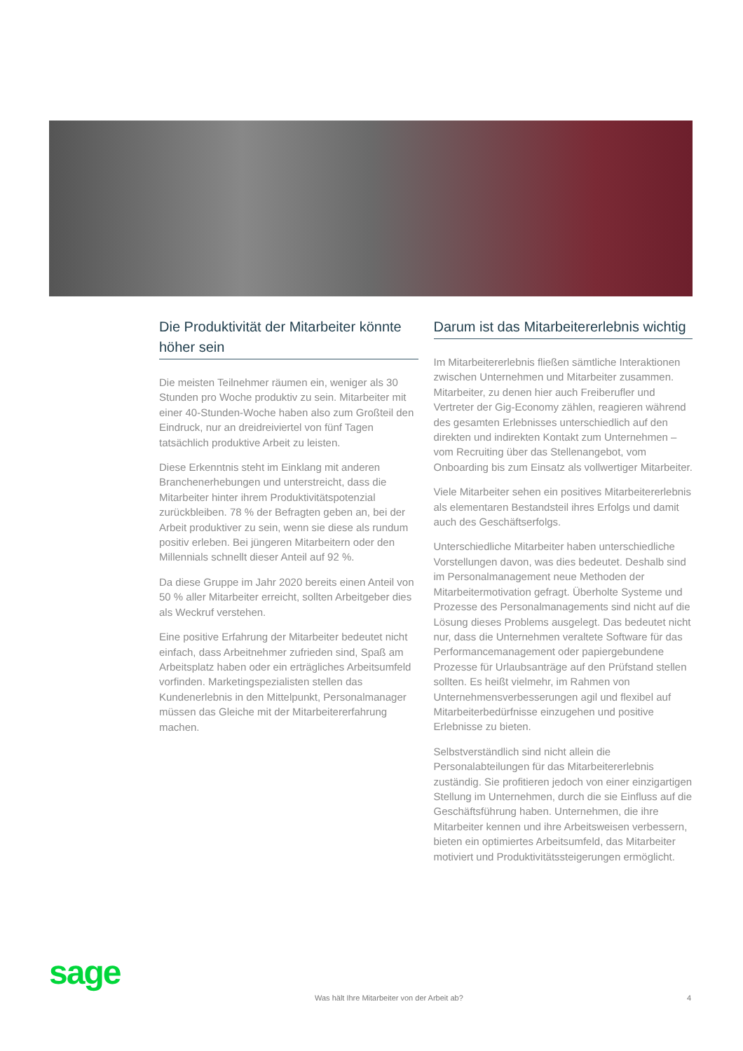Die Produktivität der Mitarbeiter könnte höher sein
Die meisten Teilnehmer räumen ein, weniger als 30 Stunden pro Woche produktiv zu sein. Mitarbeiter mit einer 40-Stunden-Woche haben also zum Großteil den Eindruck, nur an dreidreiviertel von fünf Tagen tatsächlich produktive Arbeit zu leisten.
Diese Erkenntnis steht im Einklang mit anderen Branchenerhebungen und unterstreicht, dass die Mitarbeiter hinter ihrem Produktivitätspotenzial zurückbleiben. 78 % der Befragten geben an, bei der Arbeit produktiver zu sein, wenn sie diese als rundum positiv erleben. Bei jüngeren Mitarbeitern oder den Millennials schnellt dieser Anteil auf 92 %.
Da diese Gruppe im Jahr 2020 bereits einen Anteil von 50 % aller Mitarbeiter erreicht, sollten Arbeitgeber dies als Weckruf verstehen.
Eine positive Erfahrung der Mitarbeiter bedeutet nicht einfach, dass Arbeitnehmer zufrieden sind, Spaß am Arbeitsplatz haben oder ein erträgliches Arbeitsumfeld vorfinden. Marketingspezialisten stellen das Kundenerlebnis in den Mittelpunkt, Personalmanager müssen das Gleiche mit der Mitarbeitererfahrung machen.
Darum ist das Mitarbeitererlebnis wichtig
Im Mitarbeitererlebnis fließen sämtliche Interaktionen zwischen Unternehmen und Mitarbeiter zusammen. Mitarbeiter, zu denen hier auch Freiberufler und Vertreter der Gig-Economy zählen, reagieren während des gesamten Erlebnisses unterschiedlich auf den direkten und indirekten Kontakt zum Unternehmen – vom Recruiting über das Stellenangebot, vom Onboarding bis zum Einsatz als vollwertiger Mitarbeiter.
Viele Mitarbeiter sehen ein positives Mitarbeitererlebnis als elementaren Bestandsteil ihres Erfolgs und damit auch des Geschäftserfolgs.
Unterschiedliche Mitarbeiter haben unterschiedliche Vorstellungen davon, was dies bedeutet. Deshalb sind im Personalmanagement neue Methoden der Mitarbeitermotivation gefragt. Überholte Systeme und Prozesse des Personalmanagements sind nicht auf die Lösung dieses Problems ausgelegt. Das bedeutet nicht nur, dass die Unternehmen veraltete Software für das Performancemanagement oder papiergebundene Prozesse für Urlaubsanträge auf den Prüfstand stellen sollten. Es heißt vielmehr, im Rahmen von Unternehmensverbesserungen agil und flexibel auf Mitarbeiterbedürfnisse einzugehen und positive Erlebnisse zu bieten.
Selbstverständlich sind nicht allein die Personalabteilungen für das Mitarbeitererlebnis zuständig. Sie profitieren jedoch von einer einzigartigen Stellung im Unternehmen, durch die sie Einfluss auf die Geschäftsführung haben. Unternehmen, die ihre Mitarbeiter kennen und ihre Arbeitsweisen verbessern, bieten ein optimiertes Arbeitsumfeld, das Mitarbeiter motiviert und Produktivitätssteigerungen ermöglicht.
sage
Was hält Ihre Mitarbeiter von der Arbeit ab?
4